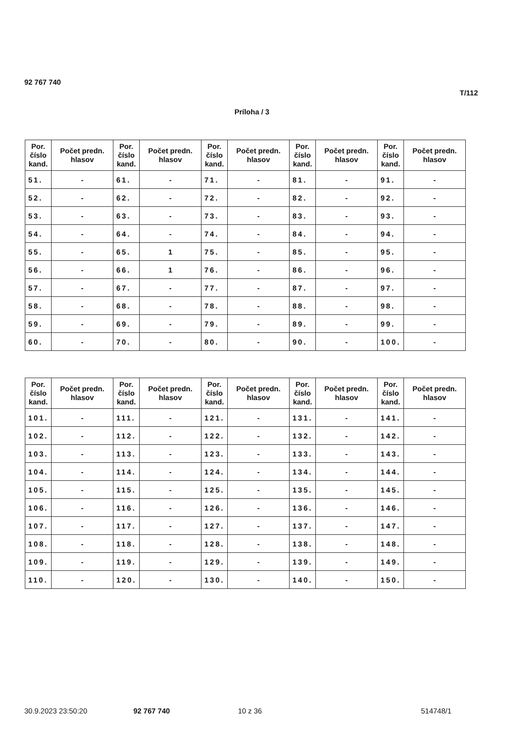92 767 740
T/112
Príloha / 3
| Por. číslo kand. | Počet predn. hlasov | Por. číslo kand. | Počet predn. hlasov | Por. číslo kand. | Počet predn. hlasov | Por. číslo kand. | Počet predn. hlasov | Por. číslo kand. | Počet predn. hlasov |
| --- | --- | --- | --- | --- | --- | --- | --- | --- | --- |
| 51. | - | 61. | - | 71. | - | 81. | - | 91. | - |
| 52. | - | 62. | - | 72. | - | 82. | - | 92. | - |
| 53. | - | 63. | - | 73. | - | 83. | - | 93. | - |
| 54. | - | 64. | - | 74. | - | 84. | - | 94. | - |
| 55. | - | 65. | 1 | 75. | - | 85. | - | 95. | - |
| 56. | - | 66. | 1 | 76. | - | 86. | - | 96. | - |
| 57. | - | 67. | - | 77. | - | 87. | - | 97. | - |
| 58. | - | 68. | - | 78. | - | 88. | - | 98. | - |
| 59. | - | 69. | - | 79. | - | 89. | - | 99. | - |
| 60. | - | 70. | - | 80. | - | 90. | - | 100. | - |
| Por. číslo kand. | Počet predn. hlasov | Por. číslo kand. | Počet predn. hlasov | Por. číslo kand. | Počet predn. hlasov | Por. číslo kand. | Počet predn. hlasov | Por. číslo kand. | Počet predn. hlasov |
| --- | --- | --- | --- | --- | --- | --- | --- | --- | --- |
| 101. | - | 111. | - | 121. | - | 131. | - | 141. | - |
| 102. | - | 112. | - | 122. | - | 132. | - | 142. | - |
| 103. | - | 113. | - | 123. | - | 133. | - | 143. | - |
| 104. | - | 114. | - | 124. | - | 134. | - | 144. | - |
| 105. | - | 115. | - | 125. | - | 135. | - | 145. | - |
| 106. | - | 116. | - | 126. | - | 136. | - | 146. | - |
| 107. | - | 117. | - | 127. | - | 137. | - | 147. | - |
| 108. | - | 118. | - | 128. | - | 138. | - | 148. | - |
| 109. | - | 119. | - | 129. | - | 139. | - | 149. | - |
| 110. | - | 120. | - | 130. | - | 140. | - | 150. | - |
30.9.2023 23:50:20 92 767 740 10 z 36 514748/1